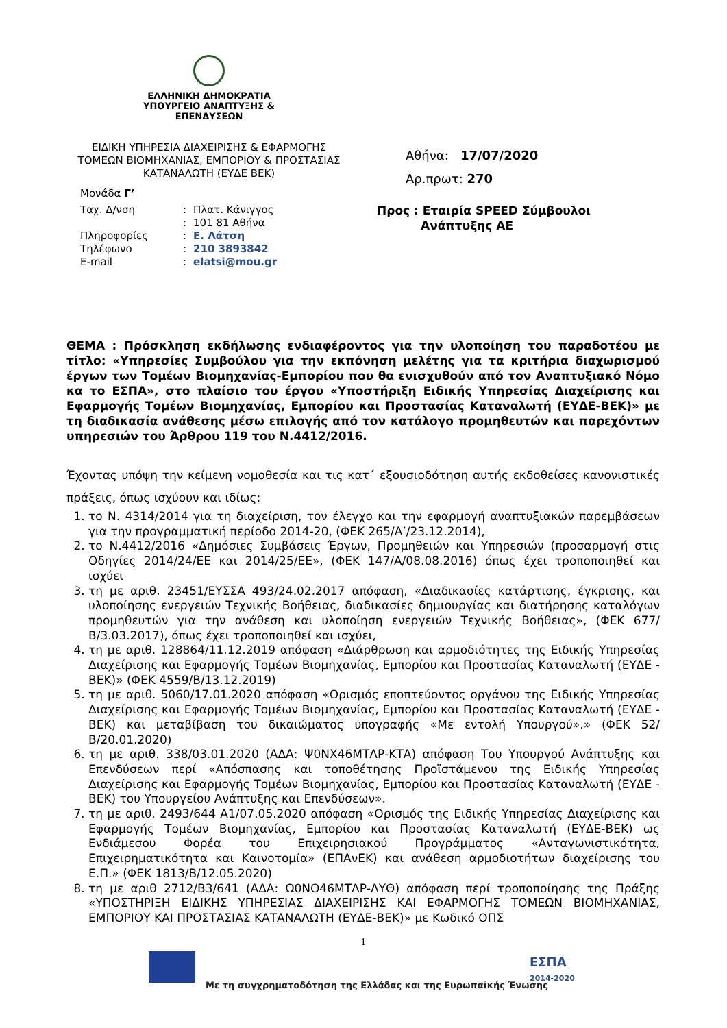ΕΛΛΗΝΙΚΗ ΔΗΜΟΚΡΑΤΙΑ
ΥΠΟΥΡΓΕΙΟ ΑΝΑΠΤΥΞΗΣ &
ΕΠΕΝΔΥΣΕΩΝ
ΕΙΔΙΚΗ ΥΠΗΡΕΣΙΑ ΔΙΑΧΕΙΡΙΣΗΣ & ΕΦΑΡΜΟΓΗΣ ΤΟΜΕΩΝ ΒΙΟΜΗΧΑΝΙΑΣ, ΕΜΠΟΡΙΟΥ & ΠΡΟΣΤΑΣΙΑΣ ΚΑΤΑΝΑΛΩΤΗ (ΕΥΔΕ ΒΕΚ)
Αθήνα: 17/07/2020
Αρ.πρωτ: 270
Μονάδα Γ’
| Ταχ. Δ/νση | : | Πλατ. Κάνιγγος |
| | : | 101 81 Αθήνα |
| Πληροφορίες | : | Ε. Λάτση |
| Τηλέφωνο | : | 210 3893842 |
| E-mail | : | elatsi@mou.gr |
Προς : Εταιρία SPEED Σύμβουλοι
Ανάπτυξης ΑΕ
ΘΕΜΑ : Πρόσκληση εκδήλωσης ενδιαφέροντος για την υλοποίηση του παραδοτέου με τίτλο: «Υπηρεσίες Συμβούλου για την εκπόνηση μελέτης για τα κριτήρια διαχωρισμού έργων των Τομέων Βιομηχανίας-Εμπορίου που θα ενισχυθούν από τον Αναπτυξιακό Νόμο κα το ΕΣΠΑ», στο πλαίσιο του έργου «Υποστήριξη Ειδικής Υπηρεσίας Διαχείρισης και Εφαρμογής Τομέων Βιομηχανίας, Εμπορίου και Προστασίας Καταναλωτή (ΕΥΔΕ-ΒΕΚ)» με τη διαδικασία ανάθεσης μέσω επιλογής από τον κατάλογο προμηθευτών και παρεχόντων υπηρεσιών του Άρθρου 119 του Ν.4412/2016.
Έχοντας υπόψη την κείμενη νομοθεσία και τις κατ΄ εξουσιοδότηση αυτής εκδοθείσες κανονιστικές πράξεις, όπως ισχύουν και ιδίως:
1. το Ν. 4314/2014 για τη διαχείριση, τον έλεγχο και την εφαρμογή αναπτυξιακών παρεμβάσεων για την προγραμματική περίοδο 2014-20, (ΦΕΚ 265/Α’/23.12.2014),
2. το Ν.4412/2016 «Δημόσιες Συμβάσεις Έργων, Προμηθειών και Υπηρεσιών (προσαρμογή στις Οδηγίες 2014/24/ΕΕ και 2014/25/ΕΕ», (ΦΕΚ 147/Α/08.08.2016) όπως έχει τροποποιηθεί και ισχύει
3. τη με αριθ. 23451/ΕΥΣΣΑ 493/24.02.2017 απόφαση, «Διαδικασίες κατάρτισης, έγκρισης, και υλοποίησης ενεργειών Τεχνικής Βοήθειας, διαδικασίες δημιουργίας και διατήρησης καταλόγων προμηθευτών για την ανάθεση και υλοποίηση ενεργειών Τεχνικής Βοήθειας», (ΦΕΚ 677/Β/3.03.2017), όπως έχει τροποποιηθεί και ισχύει,
4. τη με αριθ. 128864/11.12.2019 απόφαση «Διάρθρωση και αρμοδιότητες της Ειδικής Υπηρεσίας Διαχείρισης και Εφαρμογής Τομέων Βιομηχανίας, Εμπορίου και Προστασίας Καταναλωτή (ΕΥΔΕ - ΒΕΚ)» (ΦΕΚ 4559/Β/13.12.2019)
5. τη με αριθ. 5060/17.01.2020 απόφαση «Ορισμός εποπτεύοντος οργάνου της Ειδικής Υπηρεσίας Διαχείρισης και Εφαρμογής Τομέων Βιομηχανίας, Εμπορίου και Προστασίας Καταναλωτή (ΕΥΔΕ - ΒΕΚ) και μεταβίβαση του δικαιώματος υπογραφής «Με εντολή Υπουργού».» (ΦΕΚ 52/Β/20.01.2020)
6. τη με αριθ. 338/03.01.2020 (ΑΔΑ: Ψ0ΝΧ46ΜΤΛΡ-ΚΤΑ) απόφαση Του Υπουργού Ανάπτυξης και Επενδύσεων περί «Απόσπασης και τοποθέτησης Προϊστάμενου της Ειδικής Υπηρεσίας Διαχείρισης και Εφαρμογής Τομέων Βιομηχανίας, Εμπορίου και Προστασίας Καταναλωτή (ΕΥΔΕ - ΒΕΚ) του Υπουργείου Ανάπτυξης και Επενδύσεων».
7. τη με αριθ. 2493/644 Α1/07.05.2020 απόφαση «Ορισμός της Ειδικής Υπηρεσίας Διαχείρισης και Εφαρμογής Τομέων Βιομηχανίας, Εμπορίου και Προστασίας Καταναλωτή (ΕΥΔΕ-ΒΕΚ) ως Ενδιάμεσου Φορέα του Επιχειρησιακού Προγράμματος «Ανταγωνιστικότητα, Επιχειρηματικότητα και Καινοτομία» (ΕΠΑνΕΚ) και ανάθεση αρμοδιοτήτων διαχείρισης του Ε.Π.» (ΦΕΚ 1813/Β/12.05.2020)
8. τη με αριθ 2712/Β3/641 (ΑΔΑ: Ω0ΝΟ46ΜΤΛΡ-ΛΥΘ) απόφαση περί τροποποίησης της Πράξης «ΥΠΟΣΤΗΡΙΞΗ ΕΙΔΙΚΗΣ ΥΠΗΡΕΣΙΑΣ ΔΙΑΧΕΙΡΙΣΗΣ ΚΑΙ ΕΦΑΡΜΟΓΗΣ ΤΟΜΕΩΝ ΒΙΟΜΗΧΑΝΙΑΣ, ΕΜΠΟΡΙΟΥ ΚΑΙ ΠΡΟΣΤΑΣΙΑΣ ΚΑΤΑΝΑΛΩΤΗ (ΕΥΔΕ-ΒΕΚ)» με Κωδικό ΟΠΣ
1
ΕΣΠΑ
2014-2020
Με τη συγχρηματοδότηση της Ελλάδας και της Ευρωπαϊκής Ένωσης